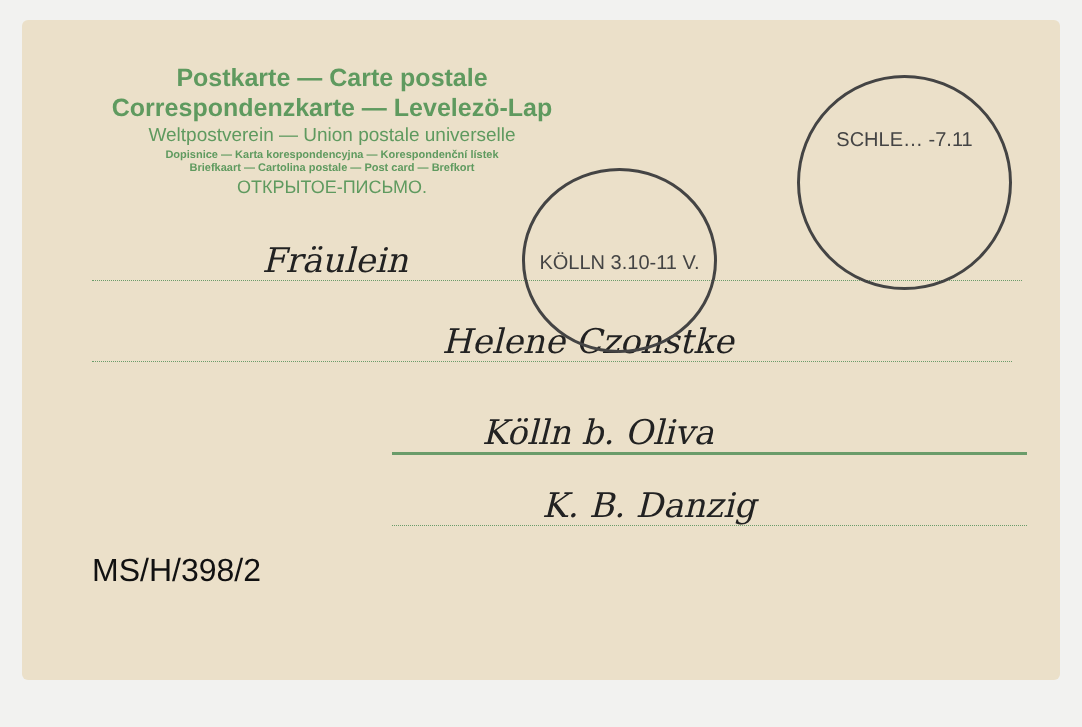KÖLLN 3.10-11 V.
SCHLE… -7.11
Postkarte — Carte postale
Correspondenzkarte — Levelezö-Lap
Weltpostverein — Union postale universelle
Dopisnice — Karta korespondencyjna — Korespondenční lístek
Briefkaart — Cartolina postale — Post card — Brefkort
ОТКРЫТОЕ-ПИСЬМО.
Fräulein
Helene Czonstke
Kölln b. Oliva
K. B. Danzig
MS/H/398/2